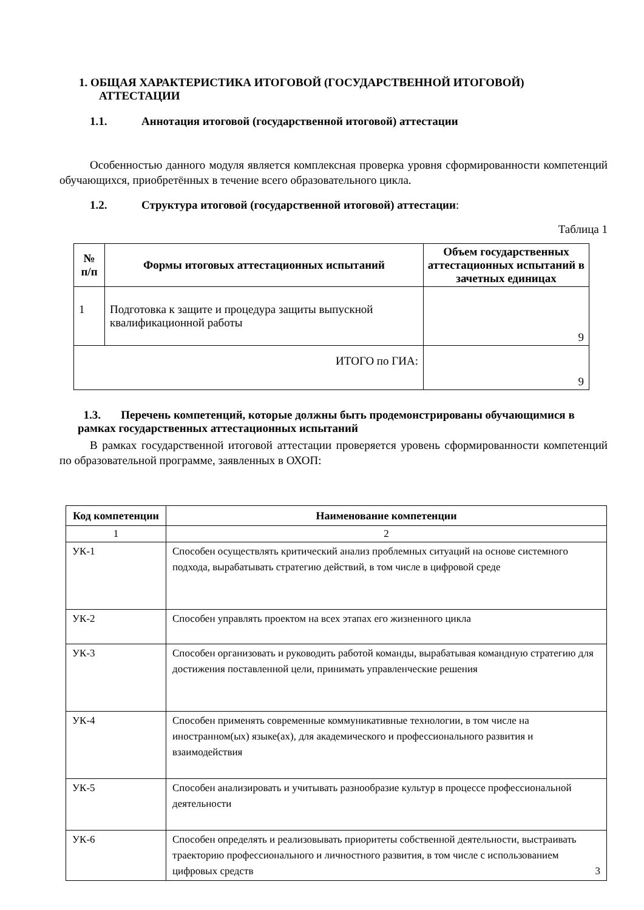1. ОБЩАЯ ХАРАКТЕРИСТИКА ИТОГОВОЙ (ГОСУДАРСТВЕННОЙ ИТОГОВОЙ) АТТЕСТАЦИИ
1.1. Аннотация итоговой (государственной итоговой) аттестации
Особенностью данного модуля является комплексная проверка уровня сформированности компетенций обучающихся, приобретённых в течение всего образовательного цикла.
1.2. Структура итоговой (государственной итоговой) аттестации:
Таблица 1
| № п/п | Формы итоговых аттестационных испытаний | Объем государственных аттестационных испытаний в зачетных единицах |
| --- | --- | --- |
| 1 | Подготовка к защите и процедура защиты выпускной квалификационной работы | 9 |
| ИТОГО по ГИА: | | 9 |
1.3. Перечень компетенций, которые должны быть продемонстрированы обучающимися в рамках государственных аттестационных испытаний
В рамках государственной итоговой аттестации проверяется уровень сформированности компетенций по образовательной программе, заявленных в ОХОП:
| Код компетенции | Наименование компетенции |
| --- | --- |
| 1 | 2 |
| УК-1 | Способен осуществлять критический анализ проблемных ситуаций на основе системного подхода, вырабатывать стратегию действий, в том числе в цифровой среде |
| УК-2 | Способен управлять проектом на всех этапах его жизненного цикла |
| УК-3 | Способен организовать и руководить работой команды, вырабатывая командную стратегию для достижения поставленной цели, принимать управленческие решения |
| УК-4 | Способен применять современные коммуникативные технологии, в том числе на иностранном(ых) языке(ах), для академического и профессионального развития и взаимодействия |
| УК-5 | Способен анализировать и учитывать разнообразие культур в процессе профессиональной деятельности |
| УК-6 | Способен определять и реализовывать приоритеты собственной деятельности, выстраивать траекторию профессионального и личностного развития, в том числе с использованием цифровых средств 3 |